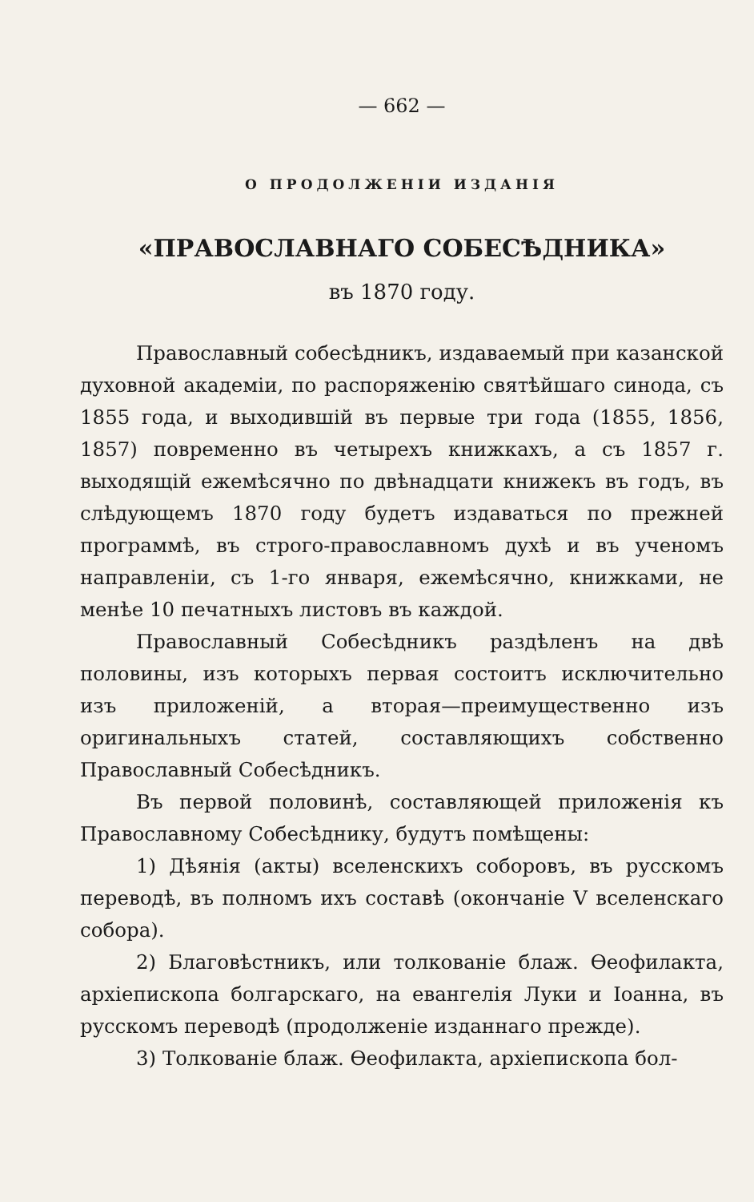— 662 —
О ПРОДОЛЖЕНІИ ИЗДАНІЯ
«ПРАВОСЛАВНАГО СОБЕСѢДНИКА»
въ 1870 году.
Православный собесѣдникъ, издаваемый при казанской духовной академіи, по распоряженію святѣйшаго синода, съ 1855 года, и выходившій въ первые три года (1855, 1856, 1857) повременно въ четырехъ книжкахъ, а съ 1857 г. выходящій ежемѣсячно по двѣнадцати книжекъ въ годъ, въ слѣдующемъ 1870 году будетъ издаваться по прежней программѣ, въ строго-православномъ духѣ и въ ученомъ направленіи, съ 1-го января, ежемѣсячно, книжками, не менѣе 10 печатныхъ листовъ въ каждой.
Православный Собесѣдникъ раздѣленъ на двѣ половины, изъ которыхъ первая состоитъ исключительно изъ приложеній, а вторая—преимущественно изъ оригинальныхъ статей, составляющихъ собственно Православный Собесѣдникъ.
Въ первой половинѣ, составляющей приложенія къ Православному Собесѣднику, будутъ помѣщены:
1) Дѣянія (акты) вселенскихъ соборовъ, въ русскомъ переводѣ, въ полномъ ихъ составѣ (окончаніе V вселенскаго собора).
2) Благовѣстникъ, или толкованіе блаж. Ѳеофилакта, архіепископа болгарскаго, на евангелія Луки и Іоанна, въ русскомъ переводѣ (продолженіе изданнаго прежде).
3) Толкованіе блаж. Ѳеофилакта, архіепископа бол-